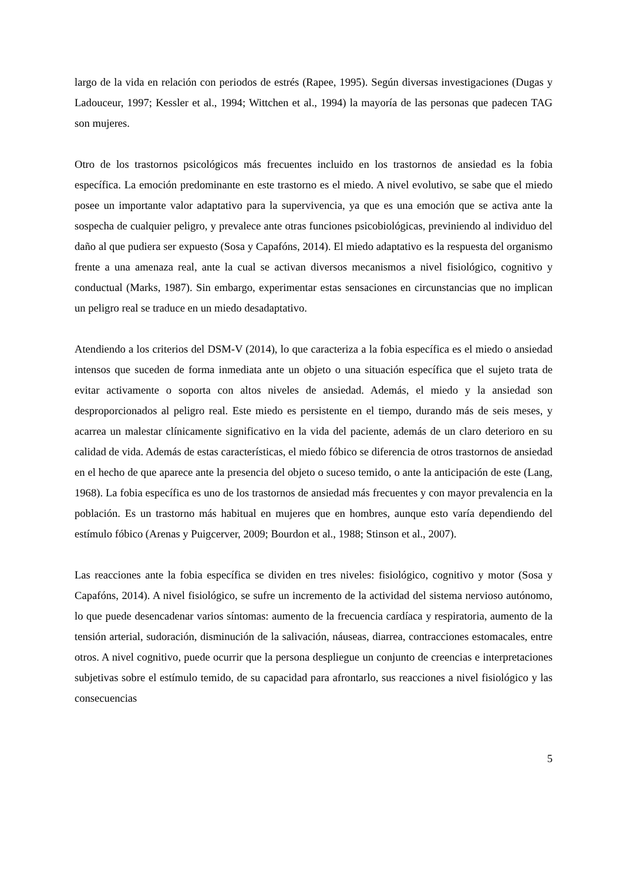largo de la vida en relación con periodos de estrés (Rapee, 1995). Según diversas investigaciones (Dugas y Ladouceur, 1997; Kessler et al., 1994; Wittchen et al., 1994) la mayoría de las personas que padecen TAG son mujeres.
Otro de los trastornos psicológicos más frecuentes incluido en los trastornos de ansiedad es la fobia específica. La emoción predominante en este trastorno es el miedo. A nivel evolutivo, se sabe que el miedo posee un importante valor adaptativo para la supervivencia, ya que es una emoción que se activa ante la sospecha de cualquier peligro, y prevalece ante otras funciones psicobiológicas, previniendo al individuo del daño al que pudiera ser expuesto (Sosa y Capafóns, 2014). El miedo adaptativo es la respuesta del organismo frente a una amenaza real, ante la cual se activan diversos mecanismos a nivel fisiológico, cognitivo y conductual (Marks, 1987). Sin embargo, experimentar estas sensaciones en circunstancias que no implican un peligro real se traduce en un miedo desadaptativo.
Atendiendo a los criterios del DSM-V (2014), lo que caracteriza a la fobia específica es el miedo o ansiedad intensos que suceden de forma inmediata ante un objeto o una situación específica que el sujeto trata de evitar activamente o soporta con altos niveles de ansiedad. Además, el miedo y la ansiedad son desproporcionados al peligro real. Este miedo es persistente en el tiempo, durando más de seis meses, y acarrea un malestar clínicamente significativo en la vida del paciente, además de un claro deterioro en su calidad de vida. Además de estas características, el miedo fóbico se diferencia de otros trastornos de ansiedad en el hecho de que aparece ante la presencia del objeto o suceso temido, o ante la anticipación de este (Lang, 1968). La fobia específica es uno de los trastornos de ansiedad más frecuentes y con mayor prevalencia en la población. Es un trastorno más habitual en mujeres que en hombres, aunque esto varía dependiendo del estímulo fóbico (Arenas y Puigcerver, 2009; Bourdon et al., 1988; Stinson et al., 2007).
Las reacciones ante la fobia específica se dividen en tres niveles: fisiológico, cognitivo y motor (Sosa y Capafóns, 2014). A nivel fisiológico, se sufre un incremento de la actividad del sistema nervioso autónomo, lo que puede desencadenar varios síntomas: aumento de la frecuencia cardíaca y respiratoria, aumento de la tensión arterial, sudoración, disminución de la salivación, náuseas, diarrea, contracciones estomacales, entre otros. A nivel cognitivo, puede ocurrir que la persona despliegue un conjunto de creencias e interpretaciones subjetivas sobre el estímulo temido, de su capacidad para afrontarlo, sus reacciones a nivel fisiológico y las consecuencias
5